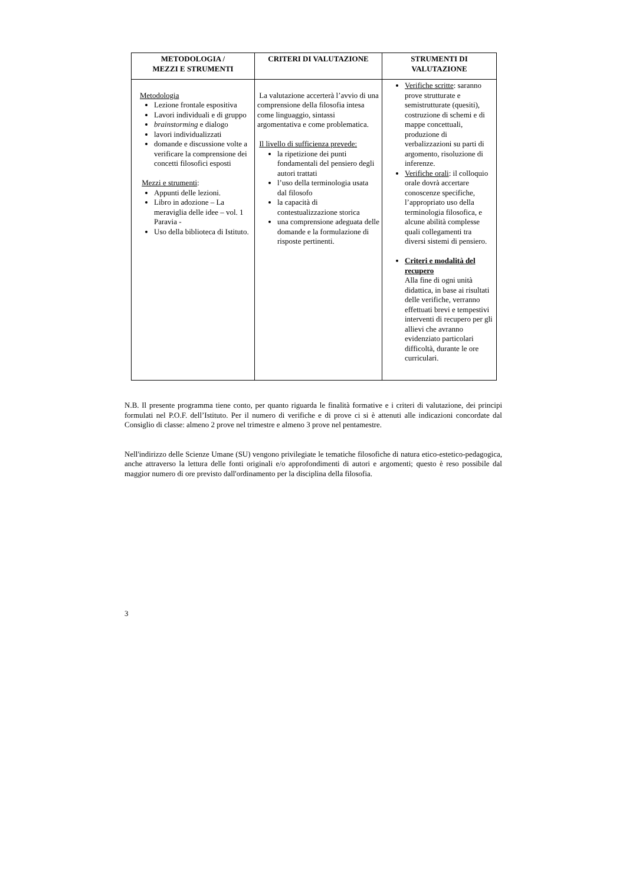| METODOLOGIA / MEZZI E STRUMENTI | CRITERI DI VALUTAZIONE | STRUMENTI DI VALUTAZIONE |
| --- | --- | --- |
| Metodologia Lezione frontale espositiva Lavori individuali e di gruppo brainstorming e dialogo lavori individualizzati domande e discussione volte a verificare la comprensione dei concetti filosofici esposti Mezzi e strumenti : Appunti delle lezioni. Libro in adozione – La meraviglia delle idee – vol. 1 Paravia - Uso della biblioteca di Istituto. | La valutazione accerterà l’avvio di una comprensione della filosofia intesa come linguaggio, sintassi argomentativa e come problematica. Il livello di sufficienza prevede: la ripetizione dei punti fondamentali del pensiero degli autori trattati l’uso della terminologia usata dal filosofo la capacità di contestualizzazione storica una comprensione adeguata delle domande e la formulazione di risposte pertinenti. | Verifiche scritte : saranno prove strutturate e semistrutturate (quesiti), costruzione di schemi e di mappe concettuali, produzione di verbalizzazioni su parti di argomento, risoluzione di inferenze. Verifiche orali : il colloquio orale dovrà accertare conoscenze specifiche, l’appropriato uso della terminologia filosofica, e alcune abilità complesse quali collegamenti tra diversi sistemi di pensiero. Criteri e modalità del recupero Alla fine di ogni unità didattica, in base ai risultati delle verifiche, verranno effettuati brevi e tempestivi interventi di recupero per gli allievi che avranno evidenziato particolari difficoltà, durante le ore curriculari. |
N.B. Il presente programma tiene conto, per quanto riguarda le finalità formative e i criteri di valutazione, dei principi formulati nel P.O.F. dell’Istituto. Per il numero di verifiche e di prove ci si è attenuti alle indicazioni concordate dal Consiglio di classe: almeno 2 prove nel trimestre e almeno 3 prove nel pentamestre.
Nell'indirizzo delle Scienze Umane (SU) vengono privilegiate le tematiche filosofiche di natura etico-estetico-pedagogica, anche attraverso la lettura delle fonti originali e/o approfondimenti di autori e argomenti; questo è reso possibile dal maggior numero di ore previsto dall'ordinamento per la disciplina della filosofia.
3